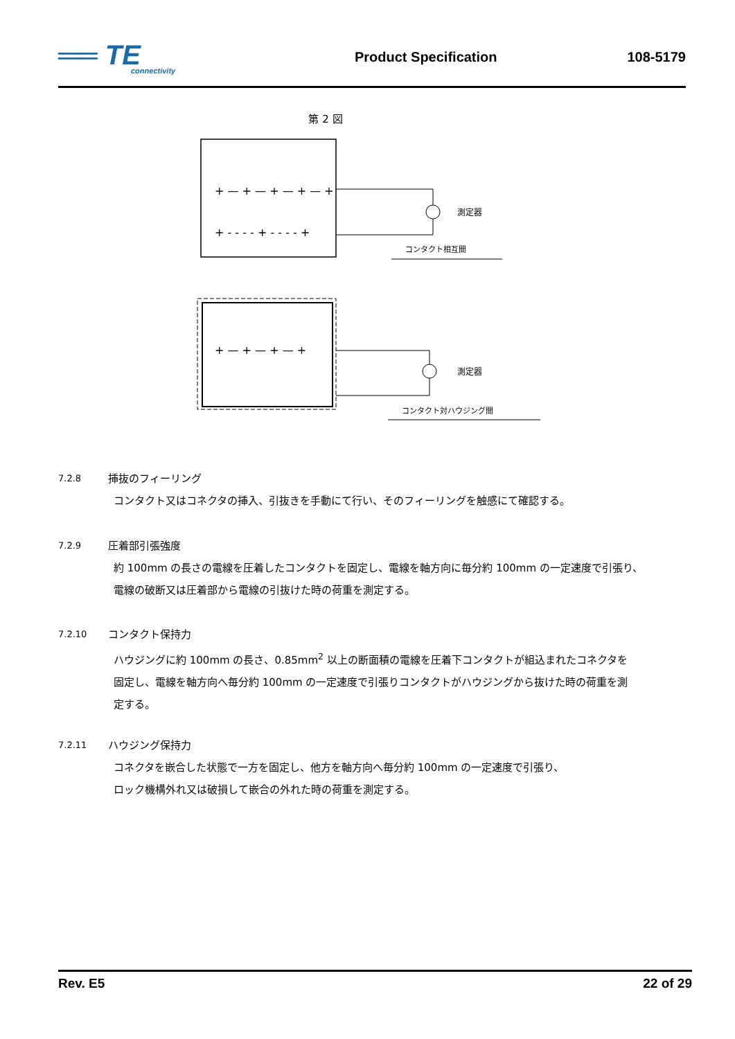══ TE
connectivity
Product Specification 108-5179
第 2 図
+ — + — + — + — +
+ - - - - + - - - - +
測定器
コンタクト相互間
+ — + — + — +
測定器
コンタクト対ハウジング間
7.2.8 挿抜のフィーリング
コンタクト又はコネクタの挿入、引抜きを手動にて行い、そのフィーリングを触感にて確認する。
7.2.9 圧着部引張強度
約 100mm の長さの電線を圧着したコンタクトを固定し、電線を軸方向に毎分約 100mm の一定速度で引張り、
電線の破断又は圧着部から電線の引抜けた時の荷重を測定する。
7.2.10 コンタクト保持力
ハウジングに約 100mm の長さ、0.85mm<sup>2</sup> 以上の断面積の電線を圧着下コンタクトが組込まれたコネクタを
固定し、電線を軸方向へ毎分約 100mm の一定速度で引張りコンタクトがハウジングから抜けた時の荷重を測
定する。
7.2.11 ハウジング保持力
コネクタを嵌合した状態で一方を固定し、他方を軸方向へ毎分約 100mm の一定速度で引張り、
ロック機構外れ又は破損して嵌合の外れた時の荷重を測定する。
Rev. E5 22 of 29